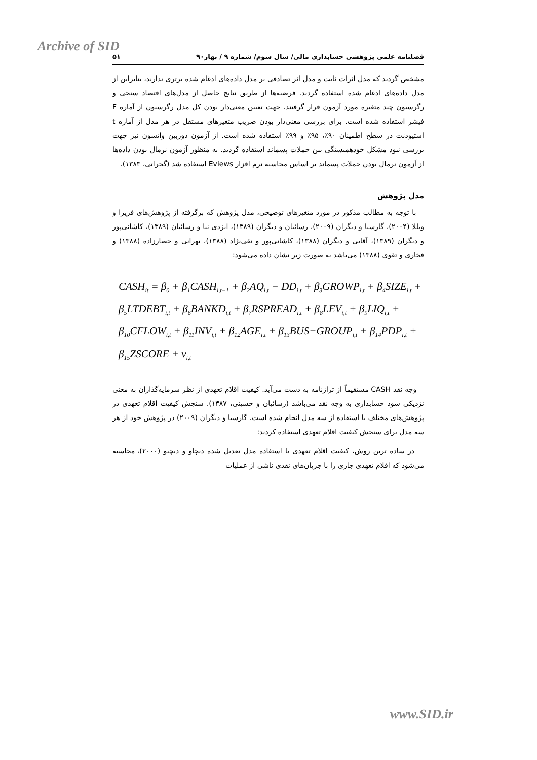Archive of SID
فصلنامه علمی پژوهشی حسابداری مالی/ سال سوم/ شماره ۹ / بهار۹۰ ۵۱
مشخص گردید که مدل اثرات ثابت و مدل اثر تصادفی بر مدل داده‌های ادغام شده برتری ندارند، بنابراین از مدل داده‌های ادغام شده استفاده گردید. فرضیه‌ها از طریق نتایج حاصل از مدل‌های اقتصاد سنجی و رگرسیون چند متغیره مورد آزمون قرار گرفتند. جهت تعیین معنی‌دار بودن کل مدل رگرسیون از آماره F فیشر استفاده شده است. برای بررسی معنی‌دار بودن ضریب متغیرهای مستقل در هر مدل از آماره t استیودنت در سطح اطمینان ۹۰٪، ۹۵٪ و ۹۹٪ استفاده شده است. از آزمون دوربین واتسون نیز جهت بررسی نبود مشکل خودهمبستگی بین جملات پسماند استفاده گردید. به منظور آزمون نرمال بودن داده‌ها از آزمون نرمال بودن جملات پسماند بر اساس محاسبه نرم افزار Eviews استفاده شد (گجراتی، ۱۳۸۳).
مدل پژوهش
با توجه به مطالب مذکور در مورد متغیرهای توضیحی، مدل پژوهش که برگرفته از پژوهش‌های فریرا و ویللا (۲۰۰۴)، گارسیا و دیگران (۲۰۰۹)، رسائیان و دیگران (۱۳۸۹)، ایزدی نیا و رسائیان (۱۳۸۹)، کاشانی‌پور و دیگران (۱۳۸۹)، آقایی و دیگران (۱۳۸۸)، کاشانی‌پور و نقی‌نژاد (۱۳۸۸)، تهرانی و حصارزاده (۱۳۸۸) و فخاری و تقوی (۱۳۸۸) می‌باشد به صورت زیر نشان داده می‌شود:
CASH<sub>it</sub> = β<sub>0</sub> + β<sub>1</sub>CASH<sub>i,t−1</sub> + β<sub>2</sub>AQ<sub>i,t</sub> − DD<sub>i,t</sub> + β<sub>3</sub>GROWP<sub>i,t</sub> + β<sub>4</sub>SIZE<sub>i,t</sub> +
β<sub>5</sub>LTDEBT<sub>i,t</sub> + β<sub>6</sub>BANKD<sub>i,t</sub> + β<sub>7</sub>RSPREAD<sub>i,t</sub> + β<sub>8</sub>LEV<sub>i,t</sub> + β<sub>9</sub>LIQ<sub>i,t</sub> +
β<sub>10</sub>CFLOW<sub>i,t</sub> + β<sub>11</sub>INV<sub>i,t</sub> + β<sub>12</sub>AGE<sub>i,t</sub> + β<sub>13</sub>BUS−GROUP<sub>i,t</sub> + β<sub>14</sub>PDP<sub>i,t</sub> +
β<sub>15</sub>ZSCORE + v<sub>i,t</sub>
وجه نقد CASH مستقیماً از ترازنامه به دست می‌آید. کیفیت اقلام تعهدی از نظر سرمایه‌گذاران به معنی نزدیکی سود حسابداری به وجه نقد می‌باشد (رسائیان و حسینی، ۱۳۸۷). سنجش کیفیت اقلام تعهدی در پژوهش‌های مختلف با استفاده از سه مدل انجام شده است. گارسیا و دیگران (۲۰۰۹) در پژوهش خود از هر سه مدل برای سنجش کیفیت اقلام تعهدی استفاده کردند:
در ساده ترین روش، کیفیت اقلام تعهدی با استفاده مدل تعدیل شده دیچاو و دیچیو (۲۰۰۰)، محاسبه می‌شود که اقلام تعهدی جاری را با جریان‌های نقدی ناشی از عملیات
www.SID.ir